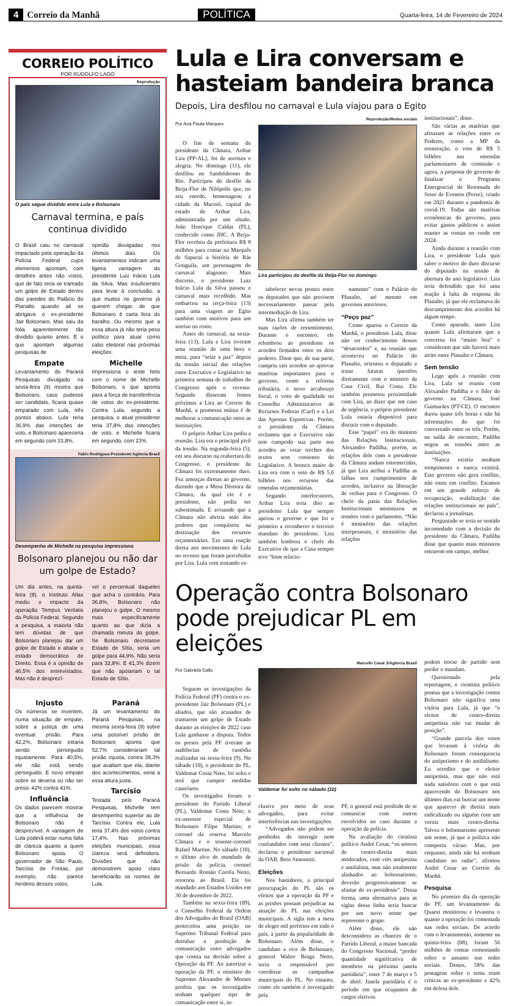4 Correio da Manhã POLÍTICA Quarta-feira, 14 de Fevereiro de 2024
CORREIO POLÍTICO
POR RUDOLFO LAGO
Reprodução
O país segue dividido entre Lula e Bolsonaro
Carnaval termina, e país continua dividido
O Brasil caiu no carnaval impactado pela operação da Polícia Federal cujos elementos apontam, com detalhes antes não vistos, que de fato teria se tramado um golpe de Estado dentro das paredes do Palácio do Planalto quando ali se abrigava o ex-presidente Jair Bolsonaro. Mas saiu da folia aparentemente tão dividido quanto antes. É o que apontam algumas pesquisas de
Empate
Levantamento do Paraná Pesquisas divulgado na sexta-feira (9) mostra que Bolsonaro, caso pudesse ser candidato, ficaria quase empatado com Lula, três pontos abaixo. Lula teria 36,9% das intenções de voto, e Bolsonaro apareceria em segundo com 33,8%.
opinião divulgadas nos últimos dias. Os levantamentos indicam uma ligeira vantagem do presidente Luiz Inácio Lula da Silva. Mas insuficientes para levar à conclusão, a que muitos no governo já querem chegar, de que Bolsonaro é carta fora do baralho. Ou mesmo que a essa altura já não teria peso político para atuar como cabo eleitoral nas próximas eleições.
Michelle
Impressiona o teste feito com o nome de Michelle Bolsonaro, o que aponta para a força de transferência de votos do ex-presidente. Contra Lula, segundo a pesquisa, o atual presidente teria 37,8% das intenções de voto, e Michelle ficaria em segundo, com 23%.
Fabio Rodrigues-Pozzebom/ Agência Brasil
Desempenho de Michelle na pesquisa impressiona
Bolsonaro planejou ou não dar um golpe de Estado?
Um dia antes, na quinta-feira (8), o Instituto Atlas mediu o impacto da operação Tempus Veritatis da Polícia Federal. Segundo a pesquisa, a maioria não tem dúvidas de que Bolsonaro planejou dar um golpe de Estado e abalar o estado democrático de Direito. Essa é a opinião de 46,5% dos entrevistados. Mas não é desprezí-
vel o percentual daqueles que acha o contrário. Para 36,8%, Bolsonaro não planejou o golpe. O mesmo mais especificamente quanto ao que dizia a chamada minuta do golpe. Se Bolsonaro decretasse Estado de Sítio, seria um golpe para 44,9%. Não seria para 32,8%. E 41,3% dizem que não apoiariam o tal Estado de Sítio.
Injusto
Os números se invertem, numa situação de empate, sobre a justiça de uma eventual prisão. Para 42,2%, Bolsonaro estaria sendo perseguido injustamente. Para 40,5%, ele não está sendo perseguido. E novo empate sobre se deveria ou não ser preso: 42% contra 41%.
Influência
Os dados parecem mostrar que a influência de Bolsonaro não é desprezível. A vantagem de Lula poderá estar numa falta de clareza quanto a quem Bolsonaro apoia. O governador de São Paulo, Tarcísio de Freitas, por exemplo, não parece herdeiro desses votos.
Paraná
Já um levantamento do Paraná Pesquisas, na mesma sexta-feira (9) sobre uma possível prisão de Bolsonaro aponta que 52,7% considerariam tal prisão injusta, contra 38,3% que avaliam que ela, diante dos acontecimentos, seria a essa altura justa.
Tarcísio
Testada pelo Paraná Pesquisas, Michelle tem desempenho superior ao de Tarcísio. Contra ele, Lula teria 37,4% dos votos contra 17,4%. Nas próximas eleições municipais, essa clareza será definidora. Divisões que não demonstrem apoio claro beneficiarão os nomes de Lula.
Lula e Lira conversam e hasteiam bandeira branca
Depois, Lira desfilou no carnaval e Lula viajou para o Egito
Por Ana Paula Marques
O fim de semana do presidente da Câmara, Arthur Lira (PP-AL), foi de sorrisos e alegria. No domingo (11), ele desfilou no Sambódromo do Rio. Participou do desfile da Beija-Flor de Nilópolis que, no seu enredo, homenageou a cidade da Maceió, capital do estado de Arthur Lira, administrada por um aliado, João Henrique Caldas (PL), conhecido como JHC. A Beija-Flor recebeu da prefeitura R$ 8 milhões para contar na Marquês de Sapucaí a história de Rás Gonguila, um personagem do carnaval alagoano. Mais discreto, o presidente Luiz Inácio Lula da Silva passou o carnaval mais recolhido. Mas embarcou na terça-feira (13) para uma viagem ao Egito também com motivos para um sorriso no rosto.
Antes do carnaval, na sexta-feira (13), Lula e Lira tiveram uma reunião de uma hora e meia, para “selar a paz” depois da tensão inicial das relações entre Executivo e Legislativo na primeira semana de trabalhos do Congresso após o recesso. Segundo disseram fontes próximas a Lira ao Correio da Manhã, a promessa mútua é de melhorar a comunicação entre as instituições.
O próprio Arthur Lira pediu a reunião. Lira era o principal pivô da tensão. Na segunda-feira (5), em seu discurso na reabertura do Congresso, o presidente da Câmara foi extremamente duro. Fez ameaças diretas ao governo, dizendo que a Mesa Diretora da Câmara, da qual ele é o presidente, não podia ser subestimada. E avisando que a Câmara não abriria mão dos poderes que conquistou na destinação dos recursos orçamentários. Era uma reação direta aos movimentos de Lula no recesso que foram percebidos por Lira. Lula vem tentando es-
Reprodução/Redes sociais
Lira participou do desfile da Beija-Flor no domingo
tabelecer novas pontes entre os deputados que não precisem necessariamente passar pela intermediação de Lira.
Mas Lira afirma também ter suas razões de ressentimento. Durante o encontro, ele relembrou ao presidente os acordos firmados entre os dois poderes. Disse que, de sua parte, cumpriu tais acordos ao aprovar matérias importantes para o governo, como a reforma tributária, o novo arcabouço fiscal, o voto de qualidade no Conselho Administrativo de Recursos Federas (Carf) e a Lei das Apostas Esportivas. Porém, o presidente da Câmara reclamou que o Executivo não tem cumprido sua parte nos acordos ao vetar trechos dos textos sem consenso do Legislativo. A bronca maior de Lira era com o veto de R$ 5,6 bilhões nos recursos das emendas orçamentárias.
Segundo interlocutores, Arthur Lira teria dito ao presidente Lula que sempre apoiou o governo e que foi o primeiro a reconhecer o terceiro mandato do presidente. Lira também lembrou o chefe do Executivo de que a Casa sempre teve “bom relacio-
namento” com o Palácio do Planalto, até mesmo em governos anteriores.
“Peço paz”
Como apurou o Correio da Manhã, o presidente Lula, disse não ter conhecimento desses “desacordos” e, na reunião que aconteceu no Palácio do Planalto, orientou o deputado a tratar futuras questões diretamente com o ministro da Casa Civil, Rui Costa. Ele também prometeu proximidade com Lira, ao dizer que em caso de urgência, o próprio presidente Lula estaria disponível para discutir com o deputado.
Esse “papel” era do ministro das Relações Institucionais, Alexandre Padilha, porém, as relações dele com o presidente da Câmara andam estremecidas, já que Lira atribui a Padilha as falhas nos cumprimentos de acordos, inclusive na liberação de verbas para o Congresso. O chefe da pasta das Relações Institucionais minimizou as tensões com o parlamento, “Não é ministério das relações interpessoais, é ministério das relações
institucionais”, disse.
São várias as matérias que afetaram as relações entre os Poderes, como a MP da reoneração, o veto de R$ 5 bilhões nas emendas parlamentares de comissão e agora, a proposta do governo de finalizar o Programa Emergencial de Retomada do Setor de Eventos (Perse), criado em 2021 durante a pandemia de covid-19. Todas são matérias econômicas do governo, para evitar gastos públicos e assim manter as contas no verde em 2024.
Ainda durante a reunião com Lira, o presidente Lula quis saber o motivo do duro discurso do deputado na sessão de abertura do ano legislativo. Lira teria defendido que foi uma reação à falta de resposta do Planalto, já que ele reclamava do descumprimento dos acordos há algum tempo.
Como apurado, tanto Lira quanto Lula afirmaram que a conversa foi “muito boa” e consideram que não haverá mais atrito entre Planalto e Câmara.
Sem tensão
Logo após a reunião com Lira, Lula se reuniu com Alexandre Padilha e o líder do governo na Câmara, José Guimarães (PT-CE). O encontro durou quase três horas e não há informações do que foi conversado entre os três; Porém, na saída do encontro, Padilha negou as tensões entre as instituições.
“Nunca existiu nenhum rompimento e nunca existirá. Este governo não gera conflito, não entra em conflito. Estamos em um grande esforço de recuperação, reabilitação das relações institucionais no país”, declarou a jornalistas.
Perguntado se teria se sentido incomodado com a decisão do presidente da Câmara, Padilha disse que quanto mais ministros entrarem em campo, melhor.
Operação contra Bolsonaro pode prejudicar PL em eleições
Por Gabriela Gallo
Seguem as investigações da Polícia Federal (PF) contra o ex-presidente Jair Bolsonaro (PL) e aliados, que são acusados de tramarem um golpe de Estado durante as eleições de 2022 caso Lula ganhasse a disputa. Todos os presos pela PF tiveram as audiências de custódia realizadas na sexta-feira (9). No sábado (10), o presidente do PL, Valdemar Costa Neto, foi solto e terá que cumprir medidas cautelares.
Os investigados foram: o presidente do Partido Liberal (PL), Valdemar Costa Neto; o ex-assessor especial de Bolsonaro Filipe Martins; o coronel da reserva Marcelo Câmara e o tenente-coronel Rafael Martins. No sábado (10), o último alvo de mandado de prisão da polícia, coronel Bernardo Romão Corrêa Netto, retornou ao Brasil. Ele foi mandado aos Estados Unidos em 30 de dezembro de 2022.
Também na sexta-feira (09), o Conselho Federal da Ordem dos Advogados do Brasil (OAB) protocolou uma petição no Supremo Tribunal Federal para derrubar a proibição de comunicação entre advogados que consta na decisão sobre a Operação da PF. Ao autorizar a operação da PF, o ministro do Supremo Alexandre de Moraes proibiu que os investigados tenham qualquer tipo de comunicação entre si, in-
Marcello Casal JrAgência Brasil
Valdemar foi solto no sábado (10)
clusive por meio de seus advogados, para evitar interferências nas investigações.
“Advogados não podem ser proibidos de interagir nem confundidos com seus clientes”, declarou o presidente nacional da OAB, Beto Simonetti.
Eleições
Nos bastidores, a principal preocupação do PL são os efeitos que a operação da PF e as prisões possam prejudicar na atuação do PL nas eleições municipais. A sigla tem a meta de eleger mil prefeitos em todo o país, a partir da popularidade de Bolsonaro. Além disso, o candidato a vice de Bolsonaro, general Walter Braga Netto, seria o responsável por coordenar as campanhas municipais do PL. No entanto, como ele também é investigado pela
PF, o general está proibido de se comunicar com outros envolvidos no caso durante a operação da polícia.
Na avaliação do cientista político André Cesar, “os setores de centro-direita mais moderados, com viés antipetista e antilulista, mas não totalmente alinhados ao bolsonarismo, deverão progressivamente se afastar do ex-presidente”. Dessa forma, uma alternativa para as siglas dessa linha seria buscar por um novo nome que represente o grupo.
Além disso, ele não desconsidera as chances de o Partido Liberal, a maior bancada do Congresso Nacional, “perder quantidade significativa de membros na próxima janela partidária”, entre 7 de março e 5 de abril. Janela partidária é o período em que ocupantes de cargos eletivos
podem trocar de partido sem perder o mandato.
Questionado pela reportagem, o cientista político pontua que a investigação contra Bolsonaro não significa uma vitória para Lula, já que “o eleitor de centro-direita antipetista não vai mudar de posição”.
“Grande parcela dos votos que levaram à vitória do Bolsonaro foram consequencia do antipetismo e do antilulismo. Eu acredito que o eleitor antipetista, mas que não está nada satisfeito com o que está aparecendo do Bolsonaro nos últimos dias,vai buscar um nome que aparecer de direita mais radicalizado ou alguém com um verniz mais centro-direita. Talvez o bolsonarismo apresente um nome, já que a política não comporta vácuo. Mas, por enquanto, ainda não há nenhum candidato no radar”, afirmou André Cesar ao Correio da Manhã.
Pesquisa
No primeiro dia da operação da PF, um levantamento da Quaest monitorou e levantou o quanto a operação foi comentada nas redes sociais. De acordo com o levantamento, somente na quinta-feira (08), foram 56 milhões de contas comentando sobre o assunto nas redes sociais. Destes, 58% das postagens sobre o tema eram críticas ao ex-presidente e 42% em defesa dele.